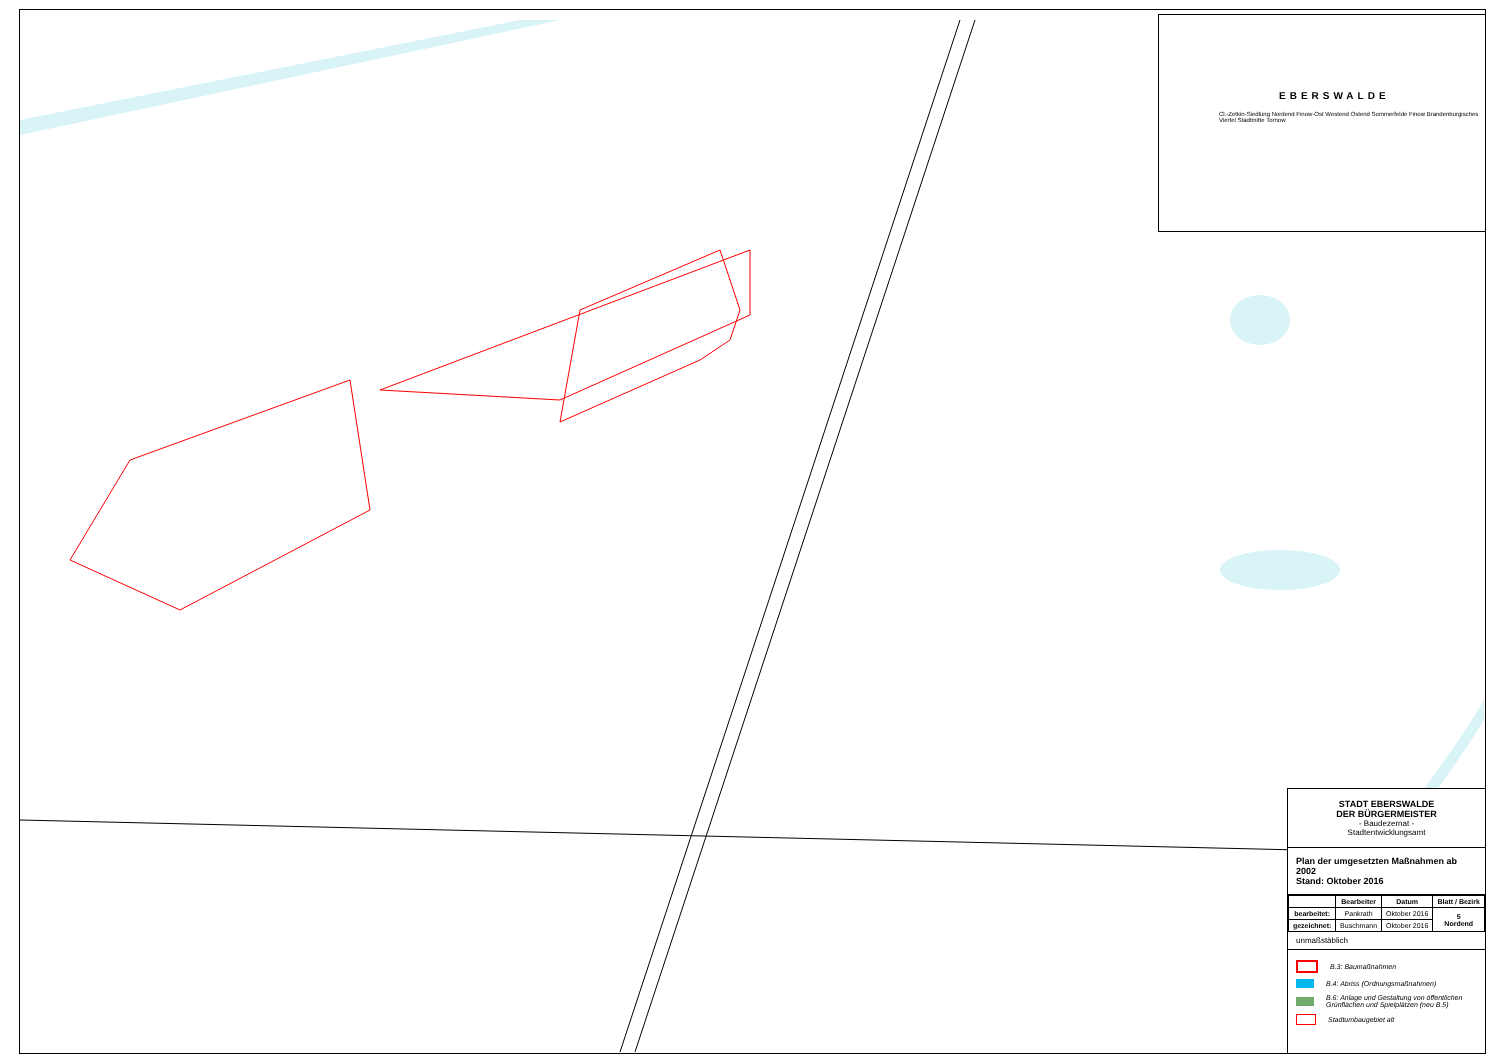EBERSWALDE
Cl.-Zetkin-Siedlung Nordend Finow-Ost Westend Ostend Sommerfelde Finow Brandenburgisches Viertel Stadtmitte Tornow
STADT EBERSWALDE
DER BÜRGERMEISTER
- Baudezernat -
Stadtentwicklungsamt
Plan der umgesetzten Maßnahmen ab 2002
Stand: Oktober 2016
| | Bearbeiter | Datum | Blatt / Bezirk |
| --- | --- | --- | --- |
| bearbeitet: | Pankrath | Oktober 2016 | 5 Nordend |
| gezeichnet: | Buschmann | Oktober 2016 | |
unmaßstäblich
B.3: Baumaßnahmen
B.4: Abriss (Ordnungsmaßnahmen)
B.6: Anlage und Gestaltung von öffentlichen Grünflächen und Spielplätzen (neu B.5)
Stadtumbaugebiet alt